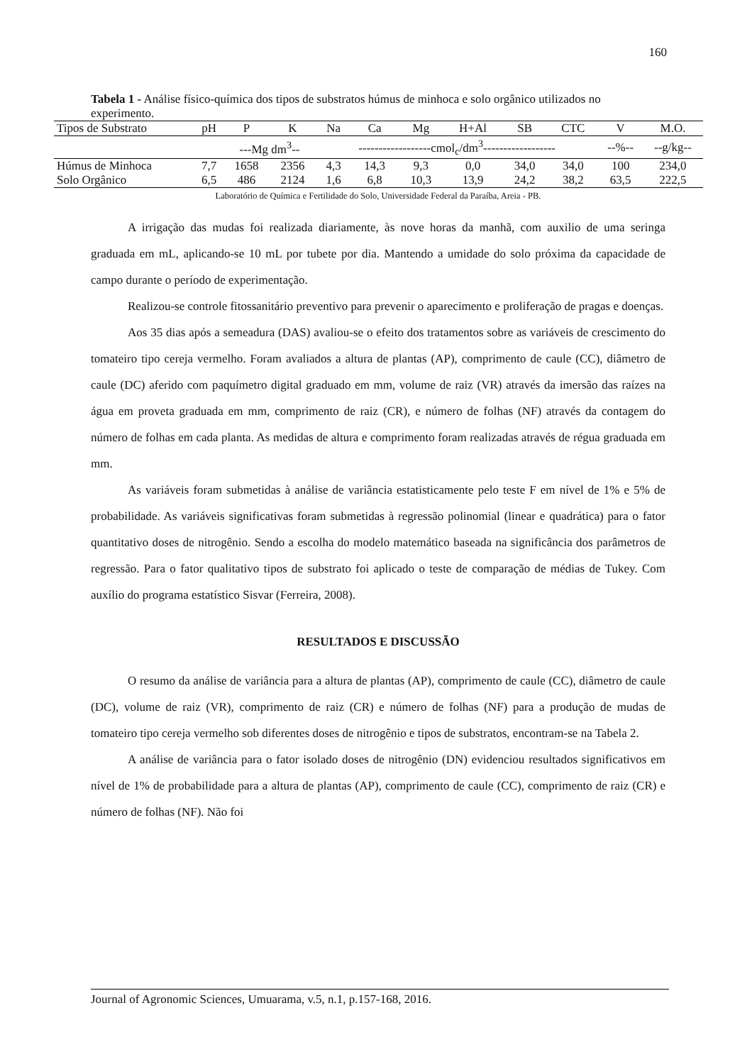160
Tabela 1 - Análise físico-química dos tipos de substratos húmus de minhoca e solo orgânico utilizados no experimento.
| Tipos de Substrato | pH | P | K | Na | Ca | Mg | H+Al | SB | CTC | V | M.O. |
| --- | --- | --- | --- | --- | --- | --- | --- | --- | --- | --- | --- |
| | | ---Mg dm<sup>3</sup>-- | | ------------------cmol<sub>c</sub>/dm<sup>3</sup>------------------ | | | | | | --%-- | --g/kg-- |
| Húmus de Minhoca | 7,7 | 1658 | 2356 | 4,3 | 14,3 | 9,3 | 0,0 | 34,0 | 34,0 | 100 | 234,0 |
| Solo Orgânico | 6,5 | 486 | 2124 | 1,6 | 6,8 | 10,3 | 13,9 | 24,2 | 38,2 | 63,5 | 222,5 |
Laboratório de Química e Fertilidade do Solo, Universidade Federal da Paraíba, Areia - PB.
A irrigação das mudas foi realizada diariamente, às nove horas da manhã, com auxilio de uma seringa graduada em mL, aplicando-se 10 mL por tubete por dia. Mantendo a umidade do solo próxima da capacidade de campo durante o período de experimentação.
Realizou-se controle fitossanitário preventivo para prevenir o aparecimento e proliferação de pragas e doenças.
Aos 35 dias após a semeadura (DAS) avaliou-se o efeito dos tratamentos sobre as variáveis de crescimento do tomateiro tipo cereja vermelho. Foram avaliados a altura de plantas (AP), comprimento de caule (CC), diâmetro de caule (DC) aferido com paquímetro digital graduado em mm, volume de raiz (VR) através da imersão das raízes na água em proveta graduada em mm, comprimento de raiz (CR), e número de folhas (NF) através da contagem do número de folhas em cada planta. As medidas de altura e comprimento foram realizadas através de régua graduada em mm.
As variáveis foram submetidas à análise de variância estatisticamente pelo teste F em nível de 1% e 5% de probabilidade. As variáveis significativas foram submetidas à regressão polinomial (linear e quadrática) para o fator quantitativo doses de nitrogênio. Sendo a escolha do modelo matemático baseada na significância dos parâmetros de regressão. Para o fator qualitativo tipos de substrato foi aplicado o teste de comparação de médias de Tukey. Com auxílio do programa estatístico Sisvar (Ferreira, 2008).
RESULTADOS E DISCUSSÃO
O resumo da análise de variância para a altura de plantas (AP), comprimento de caule (CC), diâmetro de caule (DC), volume de raiz (VR), comprimento de raiz (CR) e número de folhas (NF) para a produção de mudas de tomateiro tipo cereja vermelho sob diferentes doses de nitrogênio e tipos de substratos, encontram-se na Tabela 2.
A análise de variância para o fator isolado doses de nitrogênio (DN) evidenciou resultados significativos em nível de 1% de probabilidade para a altura de plantas (AP), comprimento de caule (CC), comprimento de raiz (CR) e número de folhas (NF). Não foi
Journal of Agronomic Sciences, Umuarama, v.5, n.1, p.157-168, 2016.